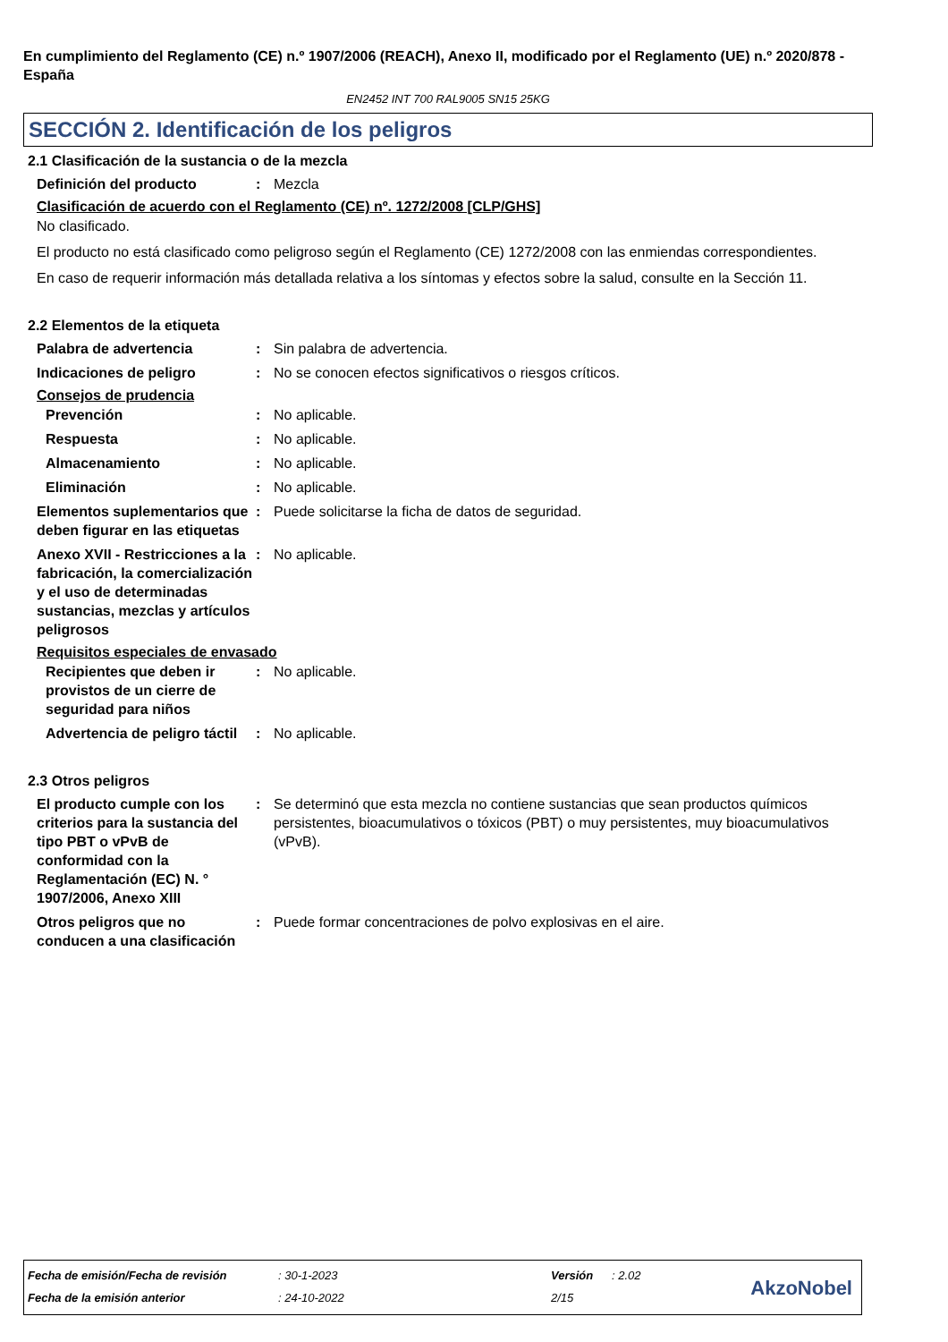En cumplimiento del Reglamento (CE) n.º 1907/2006 (REACH), Anexo II, modificado por el Reglamento (UE) n.º 2020/878 - España
EN2452 INT 700 RAL9005 SN15 25KG
SECCIÓN 2. Identificación de los peligros
2.1 Clasificación de la sustancia o de la mezcla
Definición del producto : Mezcla
Clasificación de acuerdo con el Reglamento (CE) nº. 1272/2008 [CLP/GHS]
No clasificado.
El producto no está clasificado como peligroso según el Reglamento (CE) 1272/2008 con las enmiendas correspondientes.
En caso de requerir información más detallada relativa a los síntomas y efectos sobre la salud, consulte en la Sección 11.
2.2 Elementos de la etiqueta
Palabra de advertencia : Sin palabra de advertencia.
Indicaciones de peligro : No se conocen efectos significativos o riesgos críticos.
Consejos de prudencia
Prevención : No aplicable.
Respuesta : No aplicable.
Almacenamiento : No aplicable.
Eliminación : No aplicable.
Elementos suplementarios que deben figurar en las etiquetas
: Puede solicitarse la ficha de datos de seguridad.
Anexo XVII - Restricciones a la fabricación, la comercialización y el uso de determinadas sustancias, mezclas y artículos peligrosos
: No aplicable.
Requisitos especiales de envasado
Recipientes que deben ir provistos de un cierre de seguridad para niños
: No aplicable.
Advertencia de peligro táctil
: No aplicable.
2.3 Otros peligros
El producto cumple con los criterios para la sustancia del tipo PBT o vPvB de conformidad con la Reglamentación (EC) N. ° 1907/2006, Anexo XIII
: Se determinó que esta mezcla no contiene sustancias que sean productos químicos persistentes, bioacumulativos o tóxicos (PBT) o muy persistentes, muy bioacumulativos (vPvB).
Otros peligros que no conducen a una clasificación
: Puede formar concentraciones de polvo explosivas en el aire.
| Fecha de emisión/Fecha de revisión | : 30-1-2023 | Versión | : 2.02 |
| Fecha de la emisión anterior | : 24-10-2022 | 2/15 | |
AkzoNobel